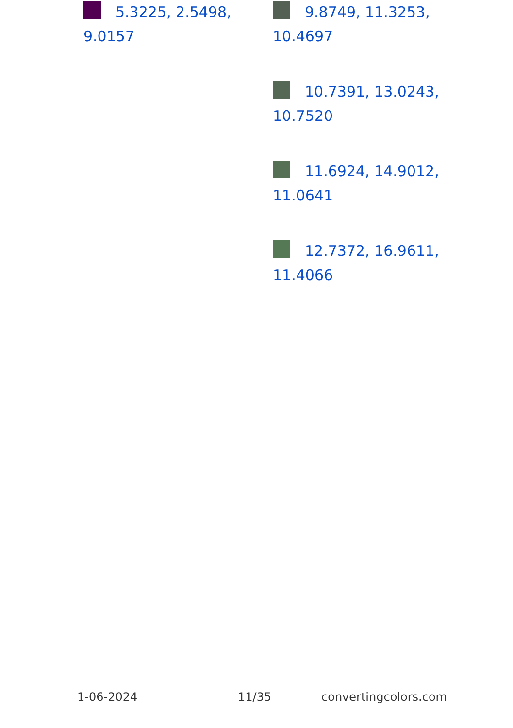5.3225, 2.5498, 9.0157 9.8749, 11.3253, 10.4697
10.7391, 13.0243, 10.7520
11.6924, 14.9012, 11.0641
12.7372, 16.9611, 11.4066
1-06-2024 11/35 convertingcolors.com